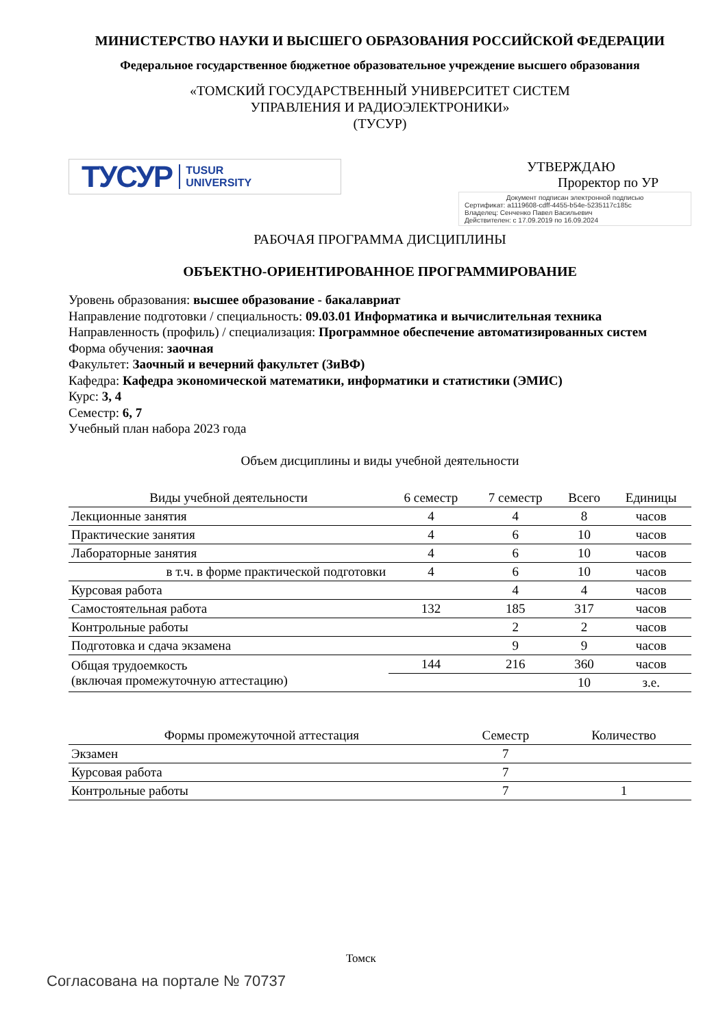МИНИСТЕРСТВО НАУКИ И ВЫСШЕГО ОБРАЗОВАНИЯ РОССИЙСКОЙ ФЕДЕРАЦИИ
Федеральное государственное бюджетное образовательное учреждение высшего образования
«ТОМСКИЙ ГОСУДАРСТВЕННЫЙ УНИВЕРСИТЕТ СИСТЕМ
УПРАВЛЕНИЯ И РАДИОЭЛЕКТРОНИКИ»
(ТУСУР)
ТУСУР TUSUR
UNIVERSITY
УТВЕРЖДАЮ
Проректор по УР
Документ подписан электронной подписью
Сертификат: a1119608-cdff-4455-b54e-5235117c185c
Владелец: Сенченко Павел Васильевич
Действителен: с 17.09.2019 по 16.09.2024
РАБОЧАЯ ПРОГРАММА ДИСЦИПЛИНЫ
ОБЪЕКТНО-ОРИЕНТИРОВАННОЕ ПРОГРАММИРОВАНИЕ
Уровень образования: высшее образование - бакалавриат
Направление подготовки / специальность: 09.03.01 Информатика и вычислительная техника
Направленность (профиль) / специализация: Программное обеспечение автоматизированных систем
Форма обучения: заочная
Факультет: Заочный и вечерний факультет (ЗиВФ)
Кафедра: Кафедра экономической математики, информатики и статистики (ЭМИС)
Курс: 3, 4
Семестр: 6, 7
Учебный план набора 2023 года
Объем дисциплины и виды учебной деятельности
| Виды учебной деятельности | 6 семестр | 7 семестр | Всего | Единицы |
| --- | --- | --- | --- | --- |
| Лекционные занятия | 4 | 4 | 8 | часов |
| Практические занятия | 4 | 6 | 10 | часов |
| Лабораторные занятия | 4 | 6 | 10 | часов |
| в т.ч. в форме практической подготовки | 4 | 6 | 10 | часов |
| Курсовая работа | | 4 | 4 | часов |
| Самостоятельная работа | 132 | 185 | 317 | часов |
| Контрольные работы | | 2 | 2 | часов |
| Подготовка и сдача экзамена | | 9 | 9 | часов |
| Общая трудоемкость (включая промежуточную аттестацию) | 144 | 216 | 360 | часов |
| | | | 10 | з.е. |
| Формы промежуточной аттестация | Семестр | Количество |
| --- | --- | --- |
| Экзамен | 7 | |
| Курсовая работа | 7 | |
| Контрольные работы | 7 | 1 |
Томск
Согласована на портале № 70737